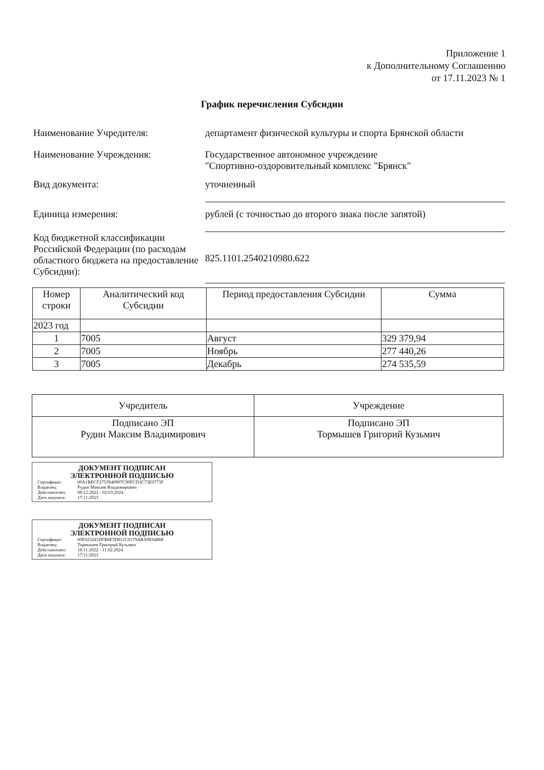Приложение 1
к Дополнительному Соглашению
от 17.11.2023 № 1
График перечисления Субсидии
Наименование Учредителя: департамент физической культуры и спорта Брянской области
Наименование Учреждения: Государственное автономное учреждение
"Спортивно-оздоровительный комплекс "Брянск"
Вид документа: уточненный
Единица измерения: рублей (с точностью до второго знака после запятой)
Код бюджетной классификации Российской Федерации (по расходам областного бюджета на предоставление Субсидии):
825.1101.2540210980.622
| Номер строки | Аналитический код Субсидии | Период предоставления Субсидии | Сумма |
| --- | --- | --- | --- |
| 2023 год | | | |
| 1 | 7005 | Август | 329 379,94 |
| 2 | 7005 | Ноябрь | 277 440,26 |
| 3 | 7005 | Декабрь | 274 535,59 |
| Учредитель | Учреждение |
| Подписано ЭП Рудин Максим Владимирович | Подписано ЭП Тормышев Григорий Кузьмич |
ДОКУМЕНТ ПОДПИСАН
ЭЛЕКТРОННОЙ ПОДПИСЬЮ
Сертификат: 00A1BECF2753940907C90FCD3C73E9773F
Владелец: Рудин Максим Владимирович
Действителен: 08:12:2022 - 02:03:2024
Дата подписи: 17:11:2023
ДОКУМЕНТ ПОДПИСАН
ЭЛЕКТРОННОЙ ПОДПИСЬЮ
Сертификат: 00F023241DFB8F5D011C0179ABA9E64868
Владелец: Тормышев Григорий Кузьмич
Действителен: 18:11:2022 - 11:02:2024
Дата подписи: 17:11:2023